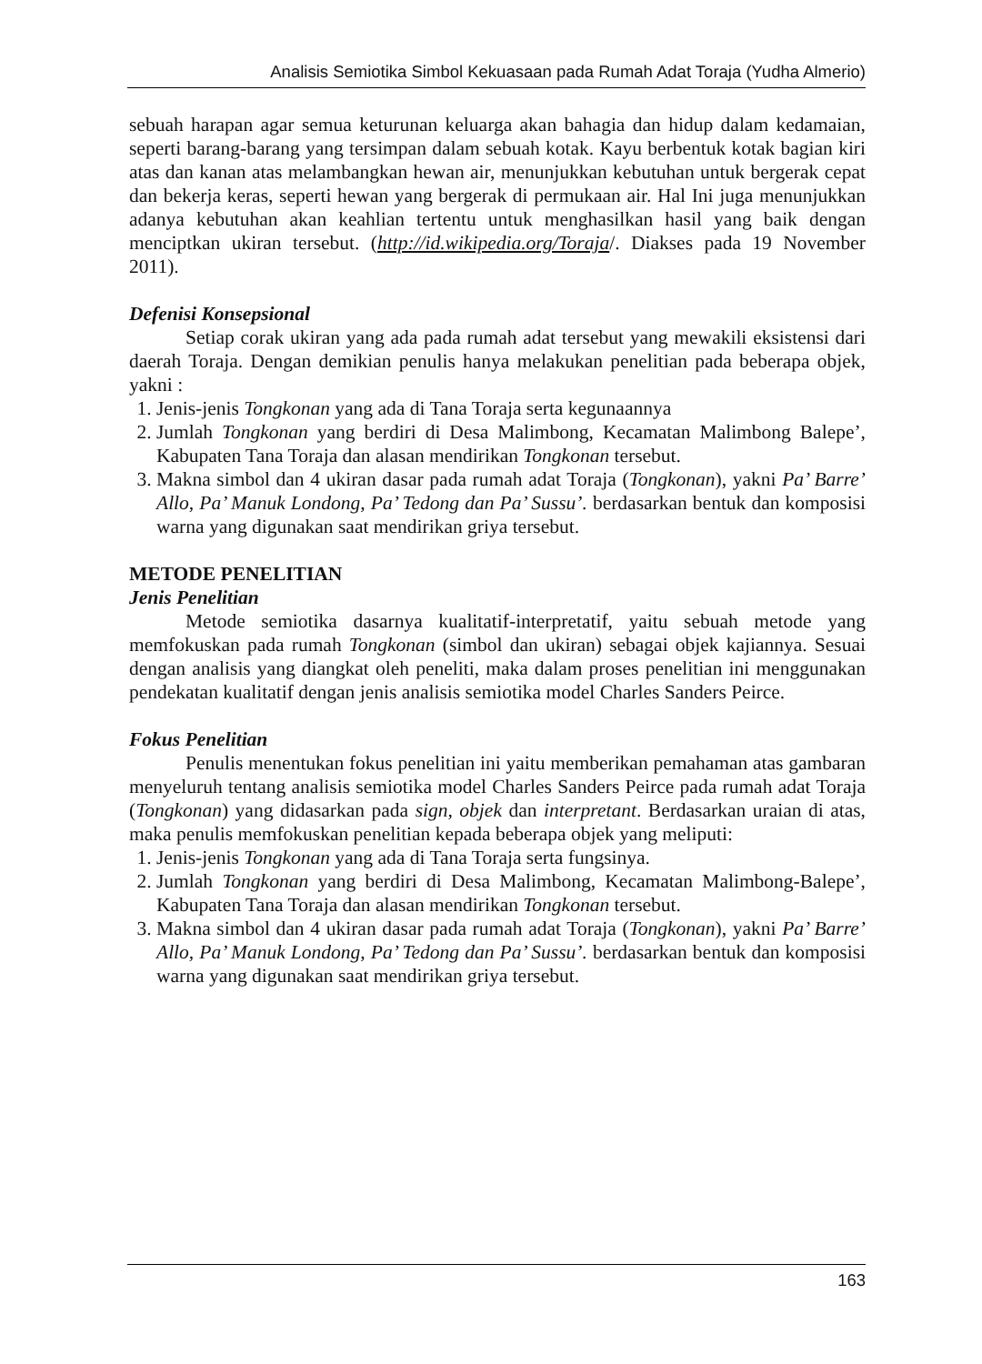Analisis Semiotika Simbol Kekuasaan pada Rumah Adat Toraja (Yudha Almerio)
sebuah harapan agar semua keturunan keluarga akan bahagia dan hidup dalam kedamaian, seperti barang-barang yang tersimpan dalam sebuah kotak. Kayu berbentuk kotak bagian kiri atas dan kanan atas melambangkan hewan air, menunjukkan kebutuhan untuk bergerak cepat dan bekerja keras, seperti hewan yang bergerak di permukaan air. Hal Ini juga menunjukkan adanya kebutuhan akan keahlian tertentu untuk menghasilkan hasil yang baik dengan menciptkan ukiran tersebut. (http://id.wikipedia.org/Toraja/. Diakses pada 19 November 2011).
Defenisi Konsepsional
Setiap corak ukiran yang ada pada rumah adat tersebut yang mewakili eksistensi dari daerah Toraja. Dengan demikian penulis hanya melakukan penelitian pada beberapa objek, yakni :
1. Jenis-jenis Tongkonan yang ada di Tana Toraja serta kegunaannya
2. Jumlah Tongkonan yang berdiri di Desa Malimbong, Kecamatan Malimbong Balepe’, Kabupaten Tana Toraja dan alasan mendirikan Tongkonan tersebut.
3. Makna simbol dan 4 ukiran dasar pada rumah adat Toraja (Tongkonan), yakni Pa’ Barre’ Allo, Pa’ Manuk Londong, Pa’ Tedong dan Pa’ Sussu’. berdasarkan bentuk dan komposisi warna yang digunakan saat mendirikan griya tersebut.
METODE PENELITIAN
Jenis Penelitian
Metode semiotika dasarnya kualitatif-interpretatif, yaitu sebuah metode yang memfokuskan pada rumah Tongkonan (simbol dan ukiran) sebagai objek kajiannya. Sesuai dengan analisis yang diangkat oleh peneliti, maka dalam proses penelitian ini menggunakan pendekatan kualitatif dengan jenis analisis semiotika model Charles Sanders Peirce.
Fokus Penelitian
Penulis menentukan fokus penelitian ini yaitu memberikan pemahaman atas gambaran menyeluruh tentang analisis semiotika model Charles Sanders Peirce pada rumah adat Toraja (Tongkonan) yang didasarkan pada sign, objek dan interpretant. Berdasarkan uraian di atas, maka penulis memfokuskan penelitian kepada beberapa objek yang meliputi:
1. Jenis-jenis Tongkonan yang ada di Tana Toraja serta fungsinya.
2. Jumlah Tongkonan yang berdiri di Desa Malimbong, Kecamatan Malimbong-Balepe’, Kabupaten Tana Toraja dan alasan mendirikan Tongkonan tersebut.
3. Makna simbol dan 4 ukiran dasar pada rumah adat Toraja (Tongkonan), yakni Pa’ Barre’ Allo, Pa’ Manuk Londong, Pa’ Tedong dan Pa’ Sussu’. berdasarkan bentuk dan komposisi warna yang digunakan saat mendirikan griya tersebut.
163